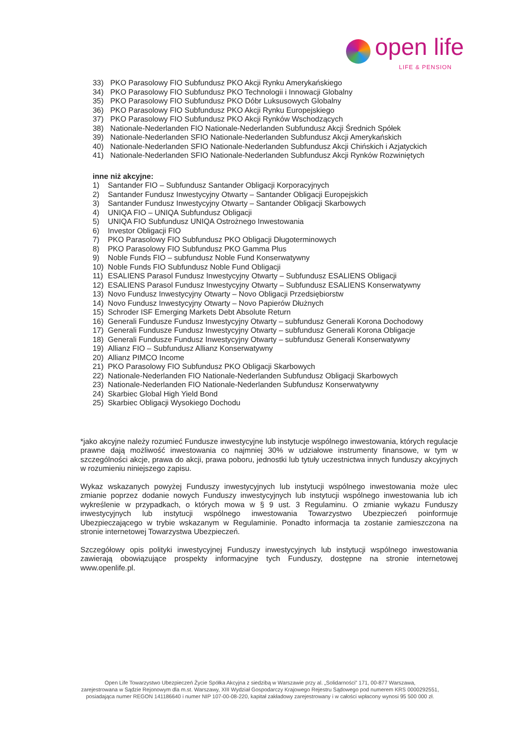open life
LIFE & PENSION
33) PKO Parasolowy FIO Subfundusz PKO Akcji Rynku Amerykańskiego
34) PKO Parasolowy FIO Subfundusz PKO Technologii i Innowacji Globalny
35) PKO Parasolowy FIO Subfundusz PKO Dóbr Luksusowych Globalny
36) PKO Parasolowy FIO Subfundusz PKO Akcji Rynku Europejskiego
37) PKO Parasolowy FIO Subfundusz PKO Akcji Rynków Wschodzących
38) Nationale-Nederlanden FIO Nationale-Nederlanden Subfundusz Akcji Średnich Spółek
39) Nationale-Nederlanden SFIO Nationale-Nederlanden Subfundusz Akcji Amerykańskich
40) Nationale-Nederlanden SFIO Nationale-Nederlanden Subfundusz Akcji Chińskich i Azjatyckich
41) Nationale-Nederlanden SFIO Nationale-Nederlanden Subfundusz Akcji Rynków Rozwiniętych
inne niż akcyjne:
1) Santander FIO – Subfundusz Santander Obligacji Korporacyjnych
2) Santander Fundusz Inwestycyjny Otwarty – Santander Obligacji Europejskich
3) Santander Fundusz Inwestycyjny Otwarty – Santander Obligacji Skarbowych
4) UNIQA FIO – UNIQA Subfundusz Obligacji
5) UNIQA FIO Subfundusz UNIQA Ostrożnego Inwestowania
6) Investor Obligacji FIO
7) PKO Parasolowy FIO Subfundusz PKO Obligacji Długoterminowych
8) PKO Parasolowy FIO Subfundusz PKO Gamma Plus
9) Noble Funds FIO – subfundusz Noble Fund Konserwatywny
10) Noble Funds FIO Subfundusz Noble Fund Obligacji
11) ESALIENS Parasol Fundusz Inwestycyjny Otwarty – Subfundusz ESALIENS Obligacji
12) ESALIENS Parasol Fundusz Inwestycyjny Otwarty – Subfundusz ESALIENS Konserwatywny
13) Novo Fundusz Inwestycyjny Otwarty – Novo Obligacji Przedsiębiorstw
14) Novo Fundusz Inwestycyjny Otwarty – Novo Papierów Dłużnych
15) Schroder ISF Emerging Markets Debt Absolute Return
16) Generali Fundusze Fundusz Inwestycyjny Otwarty – subfundusz Generali Korona Dochodowy
17) Generali Fundusze Fundusz Inwestycyjny Otwarty – subfundusz Generali Korona Obligacje
18) Generali Fundusze Fundusz Inwestycyjny Otwarty – subfundusz Generali Konserwatywny
19) Allianz FIO – Subfundusz Allianz Konserwatywny
20) Allianz PIMCO Income
21) PKO Parasolowy FIO Subfundusz PKO Obligacji Skarbowych
22) Nationale-Nederlanden FIO Nationale-Nederlanden Subfundusz Obligacji Skarbowych
23) Nationale-Nederlanden FIO Nationale-Nederlanden Subfundusz Konserwatywny
24) Skarbiec Global High Yield Bond
25) Skarbiec Obligacji Wysokiego Dochodu
*jako akcyjne należy rozumieć Fundusze inwestycyjne lub instytucje wspólnego inwestowania, których regulacje prawne dają możliwość inwestowania co najmniej 30% w udziałowe instrumenty finansowe, w tym w szczególności akcje, prawa do akcji, prawa poboru, jednostki lub tytuły uczestnictwa innych funduszy akcyjnych w rozumieniu niniejszego zapisu.
Wykaz wskazanych powyżej Funduszy inwestycyjnych lub instytucji wspólnego inwestowania może ulec zmianie poprzez dodanie nowych Funduszy inwestycyjnych lub instytucji wspólnego inwestowania lub ich wykreślenie w przypadkach, o których mowa w § 9 ust. 3 Regulaminu. O zmianie wykazu Funduszy inwestycyjnych lub instytucji wspólnego inwestowania Towarzystwo Ubezpieczeń poinformuje Ubezpieczającego w trybie wskazanym w Regulaminie. Ponadto informacja ta zostanie zamieszczona na stronie internetowej Towarzystwa Ubezpieczeń.
Szczegółowy opis polityki inwestycyjnej Funduszy inwestycyjnych lub instytucji wspólnego inwestowania zawierają obowiązujące prospekty informacyjne tych Funduszy, dostępne na stronie internetowej www.openlife.pl.
Open Life Towarzystwo Ubezpieczeń Życie Spółka Akcyjna z siedzibą w Warszawie przy al. „Solidarności” 171, 00-877 Warszawa,
zarejestrowana w Sądzie Rejonowym dla m.st. Warszawy, XIII Wydział Gospodarczy Krajowego Rejestru Sądowego pod numerem KRS 0000292551,
posiadająca numer REGON 141186640 i numer NIP 107-00-08-220, kapitał zakładowy zarejestrowany i w całości wpłacony wynosi 95 500 000 zł.